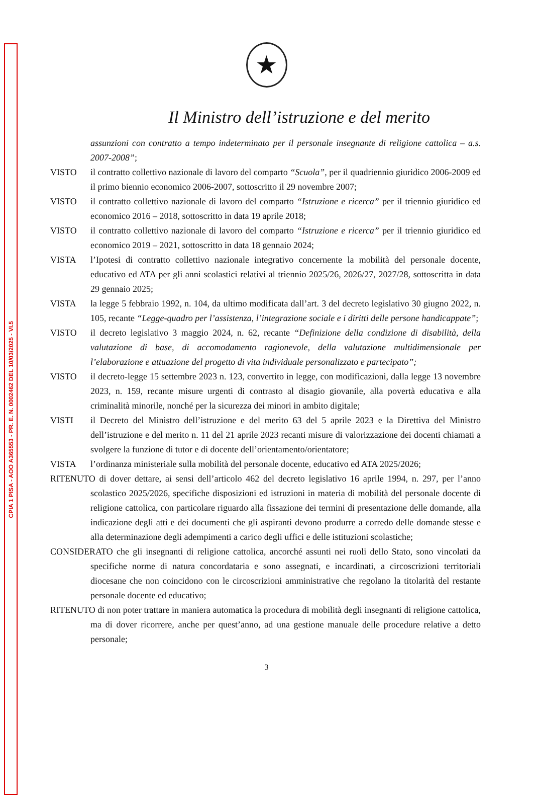CPIA 1 PISA - AOO A365553 - PR. E. N. 0002462 DEL 10/03/2025 - VI.5
★
Il Ministro dell’istruzione e del merito
assunzioni con contratto a tempo indeterminato per il personale insegnante di religione cattolica – a.s. 2007-2008”;
VISTO il contratto collettivo nazionale di lavoro del comparto “Scuola”, per il quadriennio giuridico 2006-2009 ed il primo biennio economico 2006-2007, sottoscritto il 29 novembre 2007;
VISTO il contratto collettivo nazionale di lavoro del comparto “Istruzione e ricerca” per il triennio giuridico ed economico 2016 – 2018, sottoscritto in data 19 aprile 2018;
VISTO il contratto collettivo nazionale di lavoro del comparto “Istruzione e ricerca” per il triennio giuridico ed economico 2019 – 2021, sottoscritto in data 18 gennaio 2024;
VISTA l’Ipotesi di contratto collettivo nazionale integrativo concernente la mobilità del personale docente, educativo ed ATA per gli anni scolastici relativi al triennio 2025/26, 2026/27, 2027/28, sottoscritta in data 29 gennaio 2025;
VISTA la legge 5 febbraio 1992, n. 104, da ultimo modificata dall’art. 3 del decreto legislativo 30 giugno 2022, n. 105, recante “Legge-quadro per l’assistenza, l’integrazione sociale e i diritti delle persone handicappate”;
VISTO il decreto legislativo 3 maggio 2024, n. 62, recante “Definizione della condizione di disabilità, della valutazione di base, di accomodamento ragionevole, della valutazione multidimensionale per l’elaborazione e attuazione del progetto di vita individuale personalizzato e partecipato”;
VISTO il decreto-legge 15 settembre 2023 n. 123, convertito in legge, con modificazioni, dalla legge 13 novembre 2023, n. 159, recante misure urgenti di contrasto al disagio giovanile, alla povertà educativa e alla criminalità minorile, nonché per la sicurezza dei minori in ambito digitale;
VISTI il Decreto del Ministro dell’istruzione e del merito 63 del 5 aprile 2023 e la Direttiva del Ministro dell’istruzione e del merito n. 11 del 21 aprile 2023 recanti misure di valorizzazione dei docenti chiamati a svolgere la funzione di tutor e di docente dell’orientamento/orientatore;
VISTA l’ordinanza ministeriale sulla mobilità del personale docente, educativo ed ATA 2025/2026;
RITENUTO di dover dettare, ai sensi dell’articolo 462 del decreto legislativo 16 aprile 1994, n. 297, per l’anno scolastico 2025/2026, specifiche disposizioni ed istruzioni in materia di mobilità del personale docente di religione cattolica, con particolare riguardo alla fissazione dei termini di presentazione delle domande, alla indicazione degli atti e dei documenti che gli aspiranti devono produrre a corredo delle domande stesse e alla determinazione degli adempimenti a carico degli uffici e delle istituzioni scolastiche;
CONSIDERATO che gli insegnanti di religione cattolica, ancorché assunti nei ruoli dello Stato, sono vincolati da specifiche norme di natura concordataria e sono assegnati, e incardinati, a circoscrizioni territoriali diocesane che non coincidono con le circoscrizioni amministrative che regolano la titolarità del restante personale docente ed educativo;
RITENUTO di non poter trattare in maniera automatica la procedura di mobilità degli insegnanti di religione cattolica, ma di dover ricorrere, anche per quest’anno, ad una gestione manuale delle procedure relative a detto personale;
3